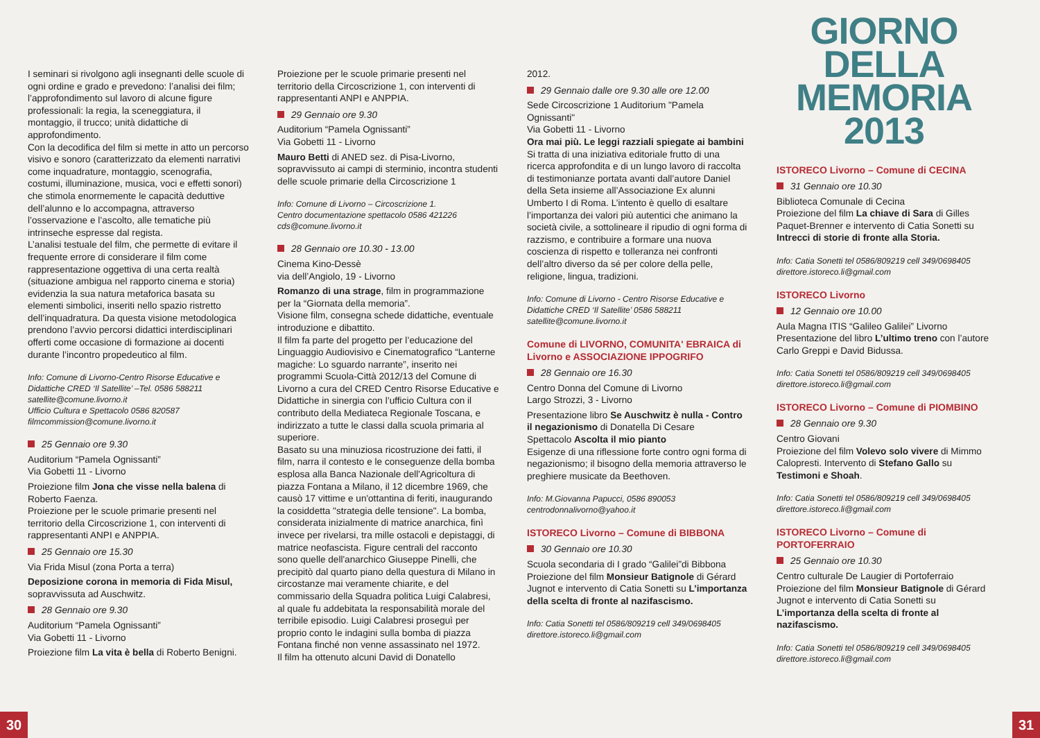I seminari si rivolgono agli insegnanti delle scuole di ogni ordine e grado e prevedono: l’analisi dei film; l’approfondimento sul lavoro di alcune figure professionali: la regia, la sceneggiatura, il montaggio, il trucco; unità didattiche di approfondimento.
Con la decodifica del film si mette in atto un percorso visivo e sonoro (caratterizzato da elementi narrativi come inquadrature, montaggio, scenografia, costumi, illuminazione, musica, voci e effetti sonori) che stimola enormemente le capacità deduttive dell’alunno e lo accompagna, attraverso l’osservazione e l’ascolto, alle tematiche più intrinseche espresse dal regista.
L’analisi testuale del film, che permette di evitare il frequente errore di considerare il film come rappresentazione oggettiva di una certa realtà (situazione ambigua nel rapporto cinema e storia) evidenzia la sua natura metaforica basata su elementi simbolici, inseriti nello spazio ristretto dell’inquadratura. Da questa visione metodologica prendono l’avvio percorsi didattici interdisciplinari offerti come occasione di formazione ai docenti durante l’incontro propedeutico al film.
Info: Comune di Livorno-Centro Risorse Educative e Didattiche CRED ‘Il Satellite’ –Tel. 0586 588211
satellite@comune.livorno.it
Ufficio Cultura e Spettacolo 0586 820587
filmcommission@comune.livorno.it
25 Gennaio ore 9.30
Auditorium “Pamela Ognissanti”
Via Gobetti 11 - Livorno
Proiezione film Jona che visse nella balena di Roberto Faenza.
Proiezione per le scuole primarie presenti nel territorio della Circoscrizione 1, con interventi di rappresentanti ANPI e ANPPIA.
25 Gennaio ore 15.30
Via Frida Misul (zona Porta a terra)
Deposizione corona in memoria di Fida Misul, sopravvissuta ad Auschwitz.
28 Gennaio ore 9.30
Auditorium “Pamela Ognissanti”
Via Gobetti 11 - Livorno
Proiezione film La vita è bella di Roberto Benigni.
Proiezione per le scuole primarie presenti nel territorio della Circoscrizione 1, con interventi di rappresentanti ANPI e ANPPIA.
29 Gennaio ore 9.30
Auditorium “Pamela Ognissanti”
Via Gobetti 11 - Livorno
Mauro Betti di ANED sez. di Pisa-Livorno, sopravvissuto ai campi di sterminio, incontra studenti delle scuole primarie della Circoscrizione 1
Info: Comune di Livorno – Circoscrizione 1.
Centro documentazione spettacolo 0586 421226
cds@comune.livorno.it
28 Gennaio ore 10.30 - 13.00
Cinema Kino-Dessè
via dell’Angiolo, 19 - Livorno
Romanzo di una strage, film in programmazione per la “Giornata della memoria”.
Visione film, consegna schede didattiche, eventuale introduzione e dibattito.
Il film fa parte del progetto per l’educazione del Linguaggio Audiovisivo e Cinematografico “Lanterne magiche: Lo sguardo narrante”, inserito nei programmi Scuola-Città 2012/13 del Comune di Livorno a cura del CRED Centro Risorse Educative e Didattiche in sinergia con l’ufficio Cultura con il contributo della Mediateca Regionale Toscana, e indirizzato a tutte le classi dalla scuola primaria al superiore.
Basato su una minuziosa ricostruzione dei fatti, il film, narra il contesto e le conseguenze della bomba esplosa alla Banca Nazionale dell'Agricoltura di piazza Fontana a Milano, il 12 dicembre 1969, che causò 17 vittime e un'ottantina di feriti, inaugurando la cosiddetta "strategia delle tensione". La bomba, considerata inizialmente di matrice anarchica, finì invece per rivelarsi, tra mille ostacoli e depistaggi, di matrice neofascista. Figure centrali del racconto sono quelle dell'anarchico Giuseppe Pinelli, che precipitò dal quarto piano della questura di Milano in circostanze mai veramente chiarite, e del commissario della Squadra politica Luigi Calabresi, al quale fu addebitata la responsabilità morale del terribile episodio. Luigi Calabresi proseguì per proprio conto le indagini sulla bomba di piazza Fontana finché non venne assassinato nel 1972.
Il film ha ottenuto alcuni David di Donatello
2012.
29 Gennaio dalle ore 9.30 alle ore 12.00
Sede Circoscrizione 1 Auditorium "Pamela Ognissanti"
Via Gobetti 11 - Livorno
Ora mai più. Le leggi razziali spiegate ai bambini
Si tratta di una iniziativa editoriale frutto di una ricerca approfondita e di un lungo lavoro di raccolta di testimonianze portata avanti dall’autore Daniel della Seta insieme all’Associazione Ex alunni Umberto I di Roma. L’intento è quello di esaltare l’importanza dei valori più autentici che animano la società civile, a sottolineare il ripudio di ogni forma di razzismo, e contribuire a formare una nuova coscienza di rispetto e tolleranza nei confronti dell’altro diverso da sé per colore della pelle, religione, lingua, tradizioni.
Info: Comune di Livorno - Centro Risorse Educative e Didattiche CRED ‘Il Satellite’ 0586 588211
satellite@comune.livorno.it
Comune di LIVORNO, COMUNITA' EBRAICA di Livorno e ASSOCIAZIONE IPPOGRIFO
28 Gennaio ore 16.30
Centro Donna del Comune di Livorno
Largo Strozzi, 3 - Livorno
Presentazione libro Se Auschwitz è nulla - Contro il negazionismo di Donatella Di Cesare
Spettacolo Ascolta il mio pianto
Esigenze di una riflessione forte contro ogni forma di negazionismo; il bisogno della memoria attraverso le preghiere musicate da Beethoven.
Info: M.Giovanna Papucci, 0586 890053
centrodonnalivorno@yahoo.it
ISTORECO Livorno – Comune di BIBBONA
30 Gennaio ore 10.30
Scuola secondaria di I grado “Galilei”di Bibbona
Proiezione del film Monsieur Batignole di Gérard Jugnot e intervento di Catia Sonetti su L’importanza della scelta di fronte al nazifascismo.
Info: Catia Sonetti tel 0586/809219 cell 349/0698405
direttore.istoreco.li@gmail.com
GIORNO
DELLA
MEMORIA
2013
ISTORECO Livorno – Comune di CECINA
31 Gennaio ore 10.30
Biblioteca Comunale di Cecina
Proiezione del film La chiave di Sara di Gilles Paquet-Brenner e intervento di Catia Sonetti su Intrecci di storie di fronte alla Storia.
Info: Catia Sonetti tel 0586/809219 cell 349/0698405
direttore.istoreco.li@gmail.com
ISTORECO Livorno
12 Gennaio ore 10.00
Aula Magna ITIS “Galileo Galilei” Livorno
Presentazione del libro L’ultimo treno con l’autore Carlo Greppi e David Bidussa.
Info: Catia Sonetti tel 0586/809219 cell 349/0698405
direttore.istoreco.li@gmail.com
ISTORECO Livorno – Comune di PIOMBINO
28 Gennaio ore 9.30
Centro Giovani
Proiezione del film Volevo solo vivere di Mimmo Calopresti. Intervento di Stefano Gallo su Testimoni e Shoah.
Info: Catia Sonetti tel 0586/809219 cell 349/0698405
direttore.istoreco.li@gmail.com
ISTORECO Livorno – Comune di PORTOFERRAIO
25 Gennaio ore 10.30
Centro culturale De Laugier di Portoferraio
Proiezione del film Monsieur Batignole di Gérard Jugnot e intervento di Catia Sonetti su L’importanza della scelta di fronte al nazifascismo.
Info: Catia Sonetti tel 0586/809219 cell 349/0698405
direttore.istoreco.li@gmail.com
30 31